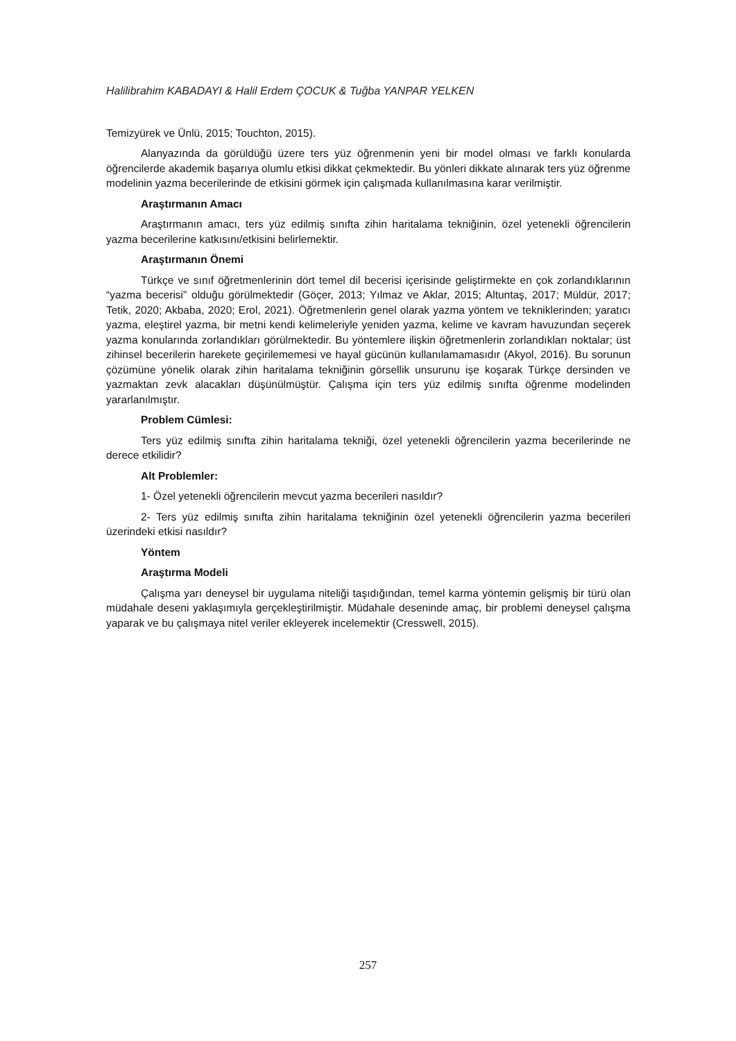Halilibrahim KABADAYI & Halil Erdem ÇOCUK & Tuğba YANPAR YELKEN
Temizyürek ve Ünlü, 2015; Touchton, 2015).
Alanyazında da görüldüğü üzere ters yüz öğrenmenin yeni bir model olması ve farklı konularda öğrencilerde akademik başarıya olumlu etkisi dikkat çekmektedir. Bu yönleri dikkate alınarak ters yüz öğrenme modelinin yazma becerilerinde de etkisini görmek için çalışmada kullanılmasına karar verilmiştir.
Araştırmanın Amacı
Araştırmanın amacı, ters yüz edilmiş sınıfta zihin haritalama tekniğinin, özel yetenekli öğrencilerin yazma becerilerine katkısını/etkisini belirlemektir.
Araştırmanın Önemi
Türkçe ve sınıf öğretmenlerinin dört temel dil becerisi içerisinde geliştirmekte en çok zorlandıklarının “yazma becerisi” olduğu görülmektedir (Göçer, 2013; Yılmaz ve Aklar, 2015; Altuntaş, 2017; Müldür, 2017; Tetik, 2020; Akbaba, 2020; Erol, 2021). Öğretmenlerin genel olarak yazma yöntem ve tekniklerinden; yaratıcı yazma, eleştirel yazma, bir metni kendi kelimeleriyle yeniden yazma, kelime ve kavram havuzundan seçerek yazma konularında zorlandıkları görülmektedir. Bu yöntemlere ilişkin öğretmenlerin zorlandıkları noktalar; üst zihinsel becerilerin harekete geçirilememesi ve hayal gücünün kullanılamamasıdır (Akyol, 2016). Bu sorunun çözümüne yönelik olarak zihin haritalama tekniğinin görsellik unsurunu işe koşarak Türkçe dersinden ve yazmaktan zevk alacakları düşünülmüştür. Çalışma için ters yüz edilmiş sınıfta öğrenme modelinden yararlanılmıştır.
Problem Cümlesi:
Ters yüz edilmiş sınıfta zihin haritalama tekniği, özel yetenekli öğrencilerin yazma becerilerinde ne derece etkilidir?
Alt Problemler:
1- Özel yetenekli öğrencilerin mevcut yazma becerileri nasıldır?
2- Ters yüz edilmiş sınıfta zihin haritalama tekniğinin özel yetenekli öğrencilerin yazma becerileri üzerindeki etkisi nasıldır?
Yöntem
Araştırma Modeli
Çalışma yarı deneysel bir uygulama niteliği taşıdığından, temel karma yöntemin gelişmiş bir türü olan müdahale deseni yaklaşımıyla gerçekleştirilmiştir. Müdahale deseninde amaç, bir problemi deneysel çalışma yaparak ve bu çalışmaya nitel veriler ekleyerek incelemektir (Cresswell, 2015).
257